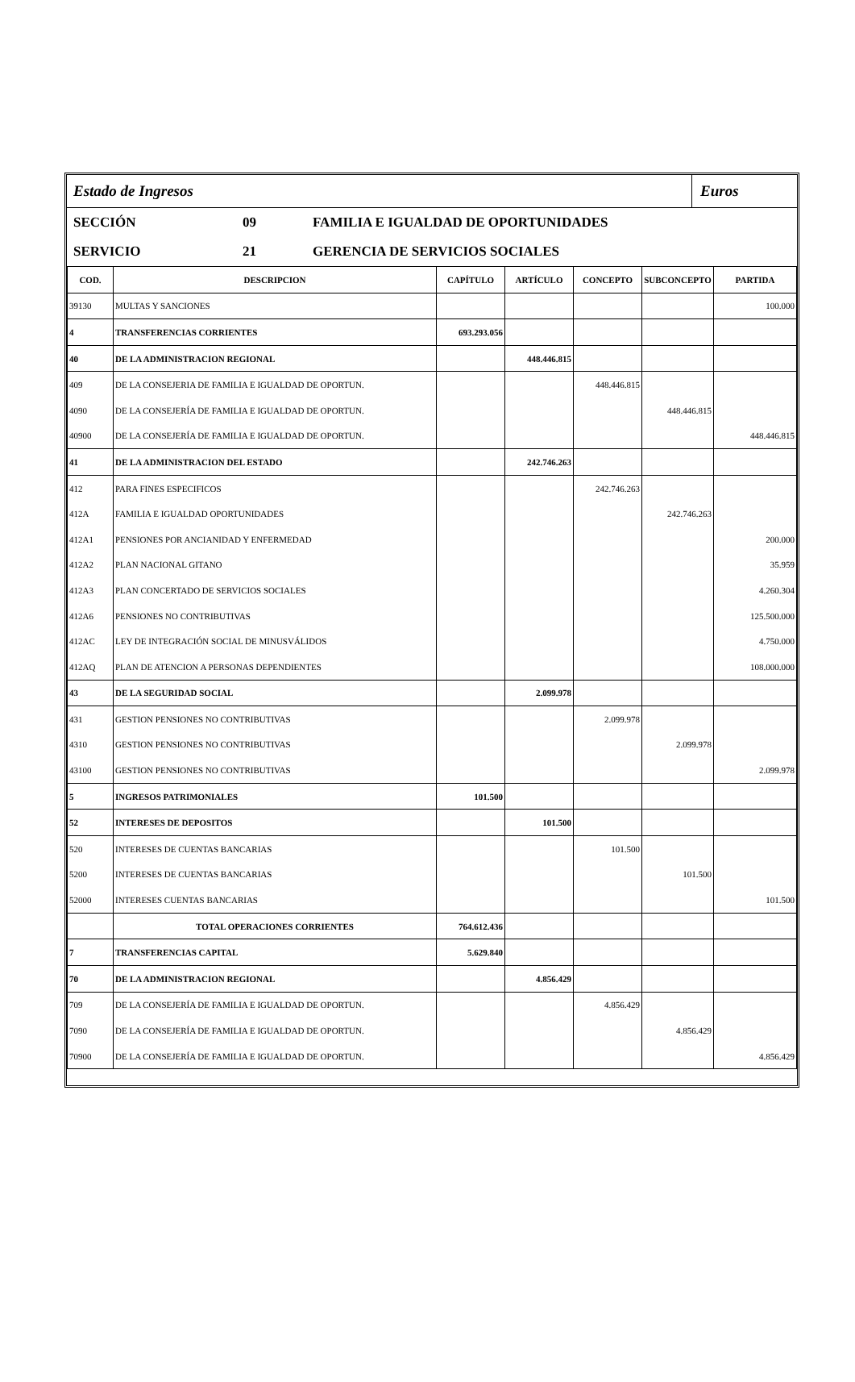Estado de Ingresos
Euros
SECCIÓN 09 FAMILIA E IGUALDAD DE OPORTUNIDADES
SERVICIO 21 GERENCIA DE SERVICIOS SOCIALES
| COD. | DESCRIPCION | CAPÍTULO | ARTÍCULO | CONCEPTO | SUBCONCEPTO | PARTIDA |
| --- | --- | --- | --- | --- | --- | --- |
| 39130 | MULTAS Y SANCIONES | | | | | 100.000 |
| 4 | TRANSFERENCIAS CORRIENTES | 693.293.056 | | | | |
| 40 | DE LA ADMINISTRACION REGIONAL | | 448.446.815 | | | |
| 409 | DE LA CONSEJERIA DE FAMILIA E IGUALDAD DE OPORTUN. | | | 448.446.815 | | |
| 4090 | DE LA CONSEJERÍA DE FAMILIA E IGUALDAD DE OPORTUN. | | | | 448.446.815 | |
| 40900 | DE LA CONSEJERÍA DE FAMILIA E IGUALDAD DE OPORTUN. | | | | | 448.446.815 |
| 41 | DE LA ADMINISTRACION DEL ESTADO | | 242.746.263 | | | |
| 412 | PARA FINES ESPECIFICOS | | | 242.746.263 | | |
| 412A | FAMILIA E IGUALDAD OPORTUNIDADES | | | | 242.746.263 | |
| 412A1 | PENSIONES POR ANCIANIDAD Y ENFERMEDAD | | | | | 200.000 |
| 412A2 | PLAN NACIONAL GITANO | | | | | 35.959 |
| 412A3 | PLAN CONCERTADO DE SERVICIOS SOCIALES | | | | | 4.260.304 |
| 412A6 | PENSIONES NO CONTRIBUTIVAS | | | | | 125.500.000 |
| 412AC | LEY DE INTEGRACIÓN SOCIAL DE MINUSVÁLIDOS | | | | | 4.750.000 |
| 412AQ | PLAN DE ATENCION A PERSONAS DEPENDIENTES | | | | | 108.000.000 |
| 43 | DE LA SEGURIDAD SOCIAL | | 2.099.978 | | | |
| 431 | GESTION PENSIONES NO CONTRIBUTIVAS | | | 2.099.978 | | |
| 4310 | GESTION PENSIONES NO CONTRIBUTIVAS | | | | 2.099.978 | |
| 43100 | GESTION PENSIONES NO CONTRIBUTIVAS | | | | | 2.099.978 |
| 5 | INGRESOS PATRIMONIALES | 101.500 | | | | |
| 52 | INTERESES DE DEPOSITOS | | 101.500 | | | |
| 520 | INTERESES DE CUENTAS BANCARIAS | | | 101.500 | | |
| 5200 | INTERESES DE CUENTAS BANCARIAS | | | | 101.500 | |
| 52000 | INTERESES CUENTAS BANCARIAS | | | | | 101.500 |
| | TOTAL OPERACIONES CORRIENTES | 764.612.436 | | | | |
| 7 | TRANSFERENCIAS CAPITAL | 5.629.840 | | | | |
| 70 | DE LA ADMINISTRACION REGIONAL | | 4.856.429 | | | |
| 709 | DE LA CONSEJERÍA DE FAMILIA E IGUALDAD DE OPORTUN. | | | 4.856.429 | | |
| 7090 | DE LA CONSEJERÍA DE FAMILIA E IGUALDAD DE OPORTUN. | | | | 4.856.429 | |
| 70900 | DE LA CONSEJERÍA DE FAMILIA E IGUALDAD DE OPORTUN. | | | | | 4.856.429 |